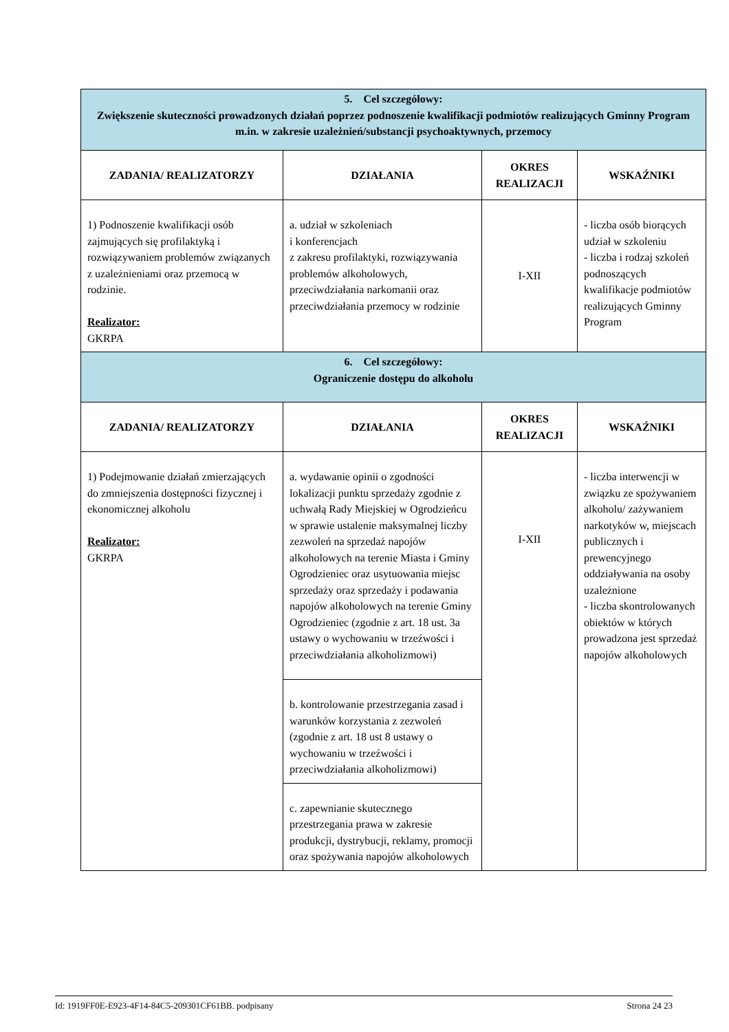| 5. Cel szczegółowy: Zwiększenie skuteczności prowadzonych działań poprzez podnoszenie kwalifikacji podmiotów realizujących Gminny Program m.in. w zakresie uzależnień/substancji psychoaktywnych, przemocy | | | |
| ZADANIA/ REALIZATORZY | DZIAŁANIA | OKRES REALIZACJI | WSKAŹNIKI |
| 1) Podnoszenie kwalifikacji osób zajmujących się profilaktyką i rozwiązywaniem problemów związanych z uzależnieniami oraz przemocą w rodzinie. Realizator: GKRPA | a. udział w szkoleniach i konferencjach z zakresu profilaktyki, rozwiązywania problemów alkoholowych, przeciwdziałania narkomanii oraz przeciwdziałania przemocy w rodzinie | I-XII | - liczba osób biorących udział w szkoleniu - liczba i rodzaj szkoleń podnoszących kwalifikacje podmiotów realizujących Gminny Program |
| 6. Cel szczegółowy: Ograniczenie dostępu do alkoholu | | | |
| ZADANIA/ REALIZATORZY | DZIAŁANIA | OKRES REALIZACJI | WSKAŹNIKI |
| 1) Podejmowanie działań zmierzających do zmniejszenia dostępności fizycznej i ekonomicznej alkoholu Realizator: GKRPA | a. wydawanie opinii o zgodności lokalizacji punktu sprzedaży zgodnie z uchwałą Rady Miejskiej w Ogrodzieńcu w sprawie ustalenie maksymalnej liczby zezwoleń na sprzedaż napojów alkoholowych na terenie Miasta i Gminy Ogrodzieniec oraz usytuowania miejsc sprzedaży oraz sprzedaży i podawania napojów alkoholowych na terenie Gminy Ogrodzieniec (zgodnie z art. 18 ust. 3a ustawy o wychowaniu w trzeźwości i przeciwdziałania alkoholizmowi) | I-XII | - liczba interwencji w związku ze spożywaniem alkoholu/ zażywaniem narkotyków w, miejscach publicznych i prewencyjnego oddziaływania na osoby uzależnione - liczba skontrolowanych obiektów w których prowadzona jest sprzedaż napojów alkoholowych |
| | b. kontrolowanie przestrzegania zasad i warunków korzystania z zezwoleń (zgodnie z art. 18 ust 8 ustawy o wychowaniu w trzeźwości i przeciwdziałania alkoholizmowi) | | |
| | c. zapewnianie skutecznego przestrzegania prawa w zakresie produkcji, dystrybucji, reklamy, promocji oraz spożywania napojów alkoholowych | | |
Id: 1919FF0E-E923-4F14-84C5-209301CF61BB. podpisany Strona 24 23